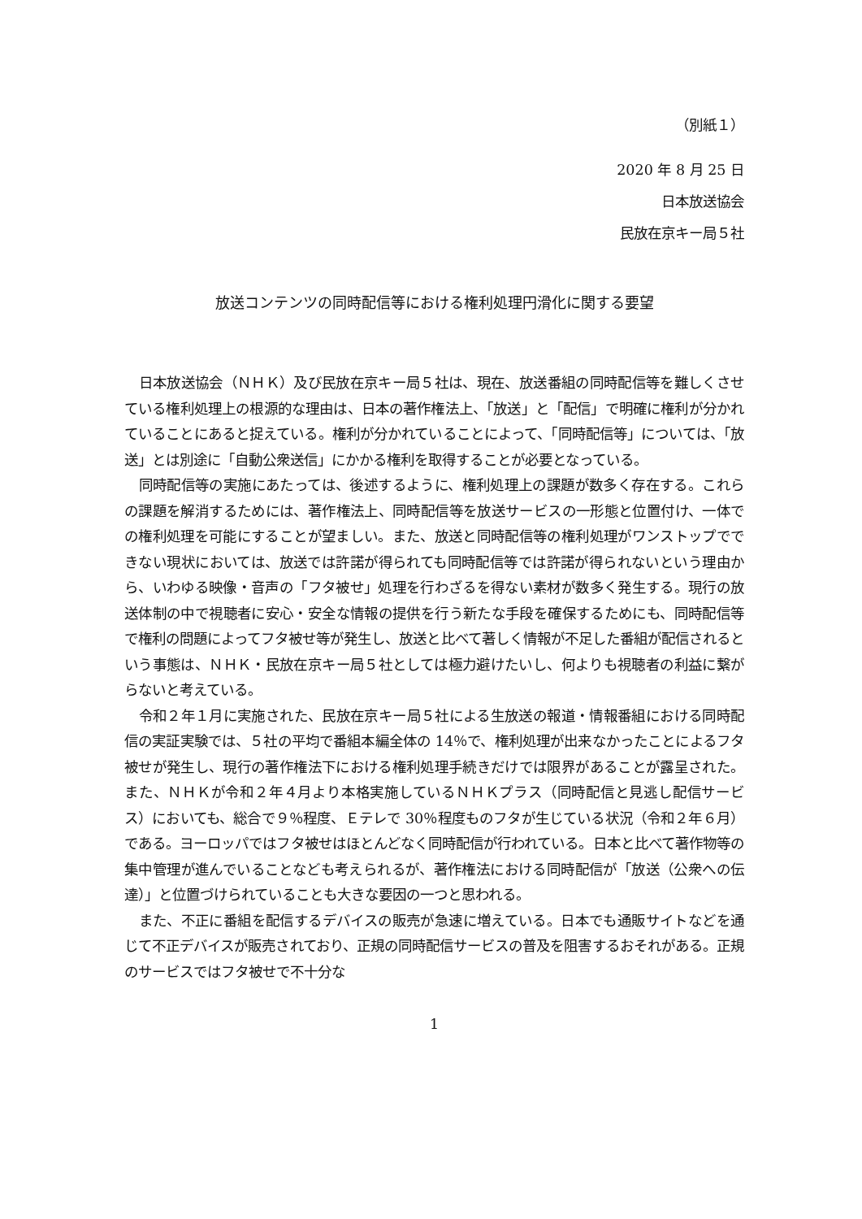（別紙１）
2020 年 8 月 25 日
日本放送協会
民放在京キー局５社
放送コンテンツの同時配信等における権利処理円滑化に関する要望
日本放送協会（ＮＨＫ）及び民放在京キー局５社は、現在、放送番組の同時配信等を難しくさせている権利処理上の根源的な理由は、日本の著作権法上、「放送」と「配信」で明確に権利が分かれていることにあると捉えている。権利が分かれていることによって、「同時配信等」については、「放送」とは別途に「自動公衆送信」にかかる権利を取得することが必要となっている。
同時配信等の実施にあたっては、後述するように、権利処理上の課題が数多く存在する。これらの課題を解消するためには、著作権法上、同時配信等を放送サービスの一形態と位置付け、一体での権利処理を可能にすることが望ましい。また、放送と同時配信等の権利処理がワンストップでできない現状においては、放送では許諾が得られても同時配信等では許諾が得られないという理由から、いわゆる映像・音声の「フタ被せ」処理を行わざるを得ない素材が数多く発生する。現行の放送体制の中で視聴者に安心・安全な情報の提供を行う新たな手段を確保するためにも、同時配信等で権利の問題によってフタ被せ等が発生し、放送と比べて著しく情報が不足した番組が配信されるという事態は、ＮＨＫ・民放在京キー局５社としては極力避けたいし、何よりも視聴者の利益に繋がらないと考えている。
令和２年１月に実施された、民放在京キー局５社による生放送の報道・情報番組における同時配信の実証実験では、５社の平均で番組本編全体の 14％で、権利処理が出来なかったことによるフタ被せが発生し、現行の著作権法下における権利処理手続きだけでは限界があることが露呈された。また、ＮＨＫが令和２年４月より本格実施しているＮＨＫプラス（同時配信と見逃し配信サービス）においても、総合で９％程度、Ｅテレで 30％程度ものフタが生じている状況（令和２年６月）である。ヨーロッパではフタ被せはほとんどなく同時配信が行われている。日本と比べて著作物等の集中管理が進んでいることなども考えられるが、著作権法における同時配信が「放送（公衆への伝達）」と位置づけられていることも大きな要因の一つと思われる。
また、不正に番組を配信するデバイスの販売が急速に増えている。日本でも通販サイトなどを通じて不正デバイスが販売されており、正規の同時配信サービスの普及を阻害するおそれがある。正規のサービスではフタ被せで不十分な
1